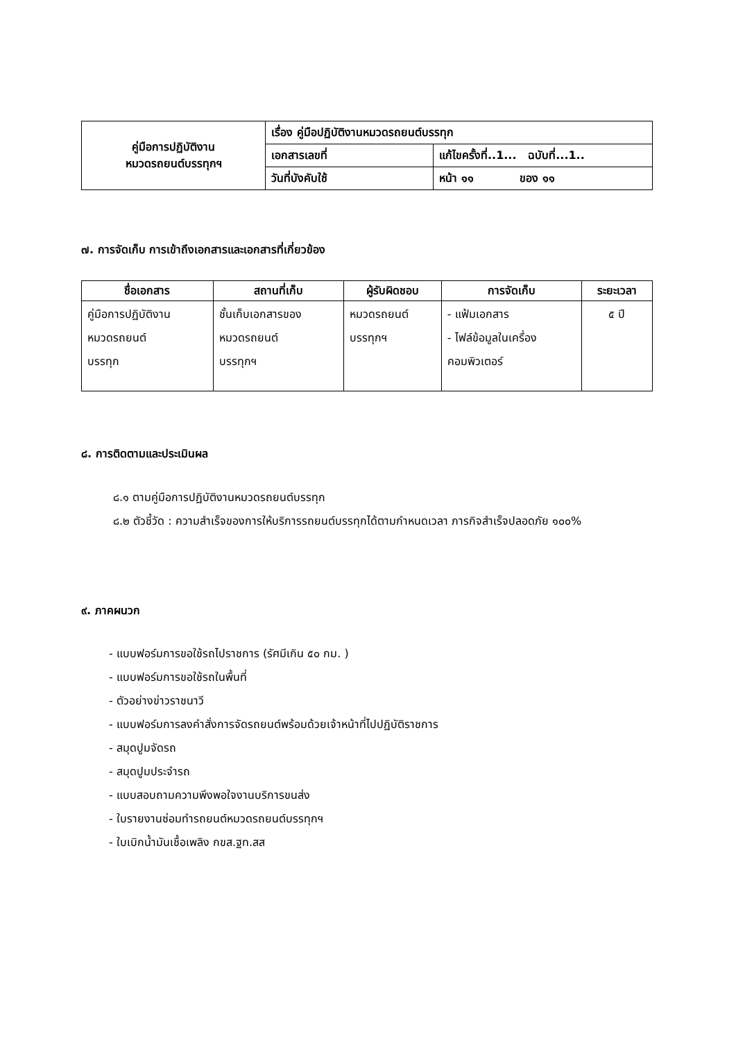| คู่มือการปฏิบัติงาน หมวดรถยนต์บรรทุกฯ | เรื่อง คู่มือปฏิบัติงานหมวดรถยนต์บรรทุก | |
| | เอกสารเลขที่ | แก้ไขครั้งที่..1... ฉบับที่...1.. |
| | วันที่บังคับใช้ | หน้า ๑๑ ของ ๑๑ |
๗. การจัดเก็บ การเข้าถึงเอกสารและเอกสารที่เกี่ยวข้อง
| ชื่อเอกสาร | สถานที่เก็บ | ผู้รับผิดชอบ | การจัดเก็บ | ระยะเวลา |
| --- | --- | --- | --- | --- |
| คู่มือการปฏิบัติงาน หมวดรถยนต์ บรรทุก | ชั้นเก็บเอกสารของ หมวดรถยนต์ บรรทุกฯ | หมวดรถยนต์ บรรทุกฯ | - แฟ้มเอกสาร - ไฟล์ข้อมูลในเครื่อง คอมพิวเตอร์ | ๕ ปี |
๘. การติดตามและประเมินผล
๘.๑ ตามคู่มือการปฏิบัติงานหมวดรถยนต์บรรทุก
๘.๒ ตัวชี้วัด : ความสำเร็จของการให้บริการรถยนต์บรรทุกได้ตามกำหนดเวลา ภารกิจสำเร็จปลอดภัย ๑๐๐%
๙. ภาคผนวก
- แบบฟอร์มการขอใช้รถไปราชการ (รัศมีเกิน ๕๐ กม. )
- แบบฟอร์มการขอใช้รถในพื้นที่
- ตัวอย่างข่าวราชนาวี
- แบบฟอร์มการลงคำสั่งการจัดรถยนต์พร้อมด้วยเจ้าหน้าที่ไปปฏิบัติราชการ
- สมุดปูมจัดรถ
- สมุดปูมประจำรถ
- แบบสอบถามความพึงพอใจงานบริการขนส่ง
- ใบรายงานซ่อมทำรถยนต์หมวดรถยนต์บรรทุกฯ
- ใบเบิกน้ำมันเชื้อเพลิง กขส.ฐท.สส